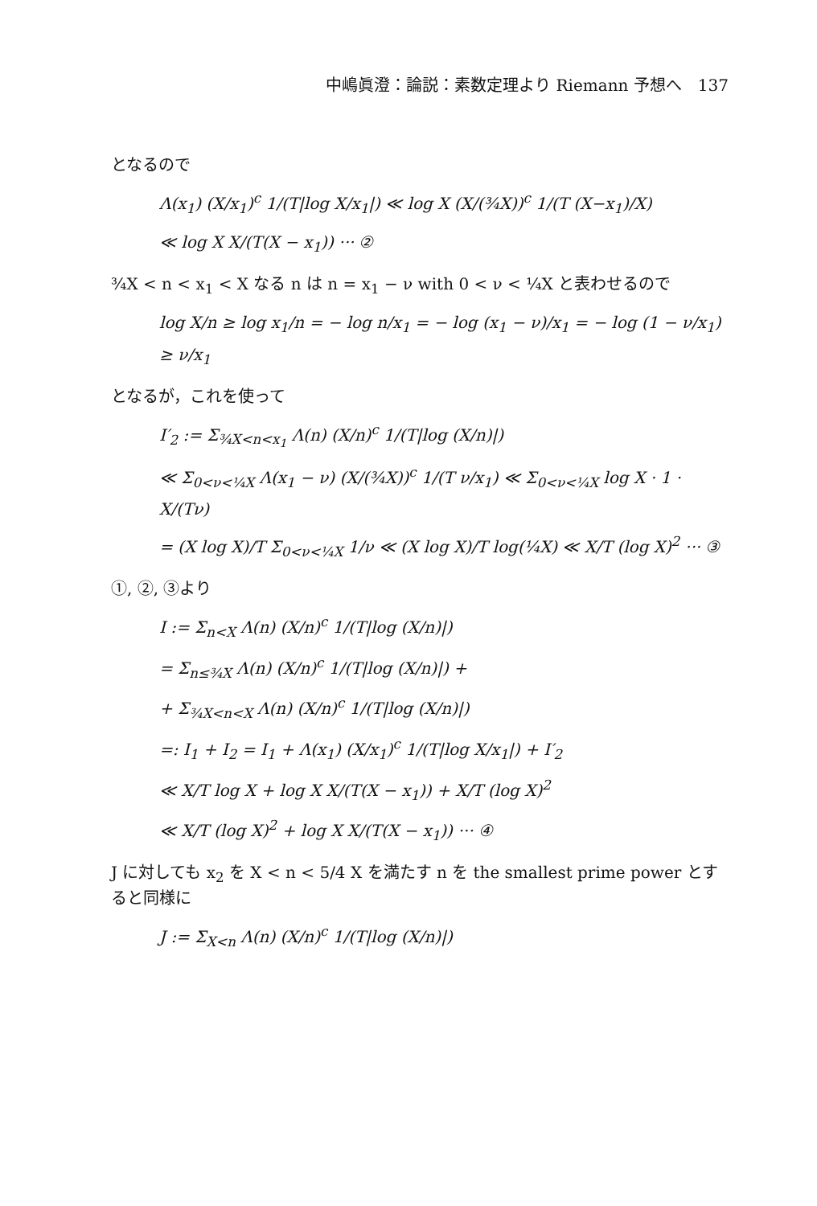中嶋眞澄：論説：素数定理より Riemann 予想へ　137
となるので
Λ(x<sub>1</sub>) (X/x<sub>1</sub>)<sup>c</sup> 1/(T|log X/x<sub>1</sub>|) ≪ log X (X/(¾X))<sup>c</sup> 1/(T (X−x<sub>1</sub>)/X)
≪ log X X/(T(X − x<sub>1</sub>)) ··· ②
¾X < n < x<sub>1</sub> < X なる n は n = x<sub>1</sub> − ν with 0 < ν < ¼X と表わせるので
log X/n ≥ log x<sub>1</sub>/n = − log n/x<sub>1</sub> = − log (x<sub>1</sub> − ν)/x<sub>1</sub> = − log (1 − ν/x<sub>1</sub>) ≥ ν/x<sub>1</sub>
となるが，これを使って
I′<sub>2</sub> := Σ<sub>¾X<n<x<sub>1</sub></sub> Λ(n) (X/n)<sup>c</sup> 1/(T|log (X/n)|)
≪ Σ<sub>0<ν<¼X</sub> Λ(x<sub>1</sub> − ν) (X/(¾X))<sup>c</sup> 1/(T ν/x<sub>1</sub>) ≪ Σ<sub>0<ν<¼X</sub> log X · 1 · X/(Tν)
= (X log X)/T Σ<sub>0<ν<¼X</sub> 1/ν ≪ (X log X)/T log(¼X) ≪ X/T (log X)<sup>2</sup> ··· ③
①, ②, ③より
I := Σ<sub>n<X</sub> Λ(n) (X/n)<sup>c</sup> 1/(T|log (X/n)|)
= Σ<sub>n≤¾X</sub> Λ(n) (X/n)<sup>c</sup> 1/(T|log (X/n)|) +
+ Σ<sub>¾X<n<X</sub> Λ(n) (X/n)<sup>c</sup> 1/(T|log (X/n)|)
=: I<sub>1</sub> + I<sub>2</sub> = I<sub>1</sub> + Λ(x<sub>1</sub>) (X/x<sub>1</sub>)<sup>c</sup> 1/(T|log X/x<sub>1</sub>|) + I′<sub>2</sub>
≪ X/T log X + log X X/(T(X − x<sub>1</sub>)) + X/T (log X)<sup>2</sup>
≪ X/T (log X)<sup>2</sup> + log X X/(T(X − x<sub>1</sub>)) ··· ④
J に対しても x<sub>2</sub> を X < n < 5/4 X を満たす n を the smallest prime power とすると同様に
J := Σ<sub>X<n</sub> Λ(n) (X/n)<sup>c</sup> 1/(T|log (X/n)|)